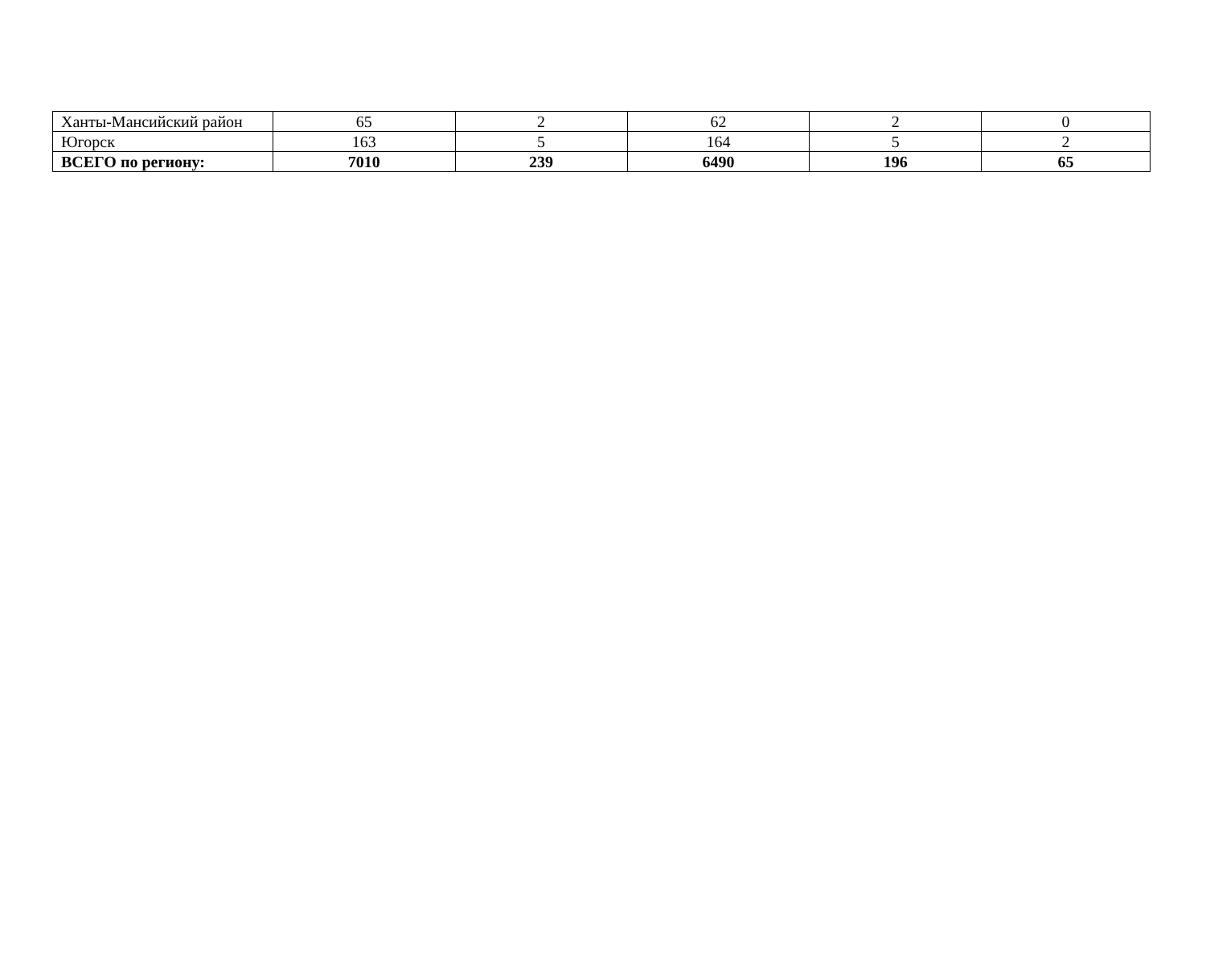| Ханты-Мансийский район | 65 | 2 | 62 | 2 | 0 |
| Югорск | 163 | 5 | 164 | 5 | 2 |
| ВСЕГО по региону: | 7010 | 239 | 6490 | 196 | 65 |